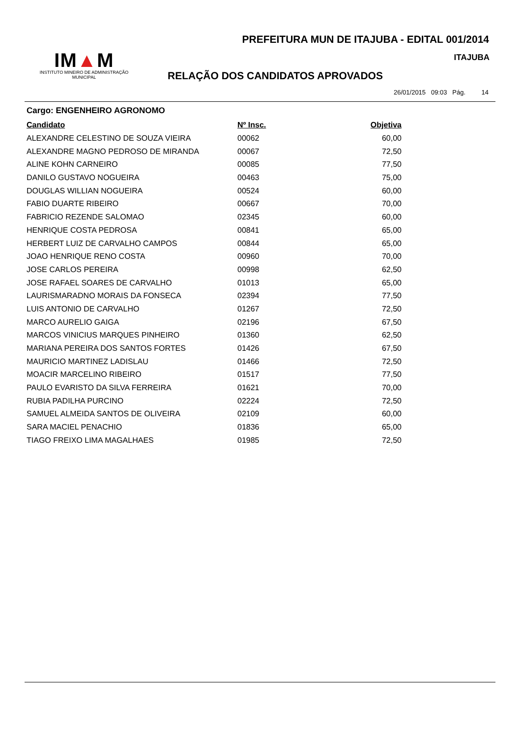PREFEITURA MUN DE ITAJUBA - EDITAL 001/2014
ITAJUBA
IM▲M
INSTITUTO MINEIRO DE ADMINISTRAÇÃO MUNICIPAL
RELAÇÃO DOS CANDIDATOS APROVADOS
26/01/2015 09:03 Pág. 14
Cargo: ENGENHEIRO AGRONOMO
| Candidato | Nº Insc. | Objetiva |
| --- | --- | --- |
| ALEXANDRE CELESTINO DE SOUZA VIEIRA | 00062 | 60,00 |
| ALEXANDRE MAGNO PEDROSO DE MIRANDA | 00067 | 72,50 |
| ALINE KOHN CARNEIRO | 00085 | 77,50 |
| DANILO GUSTAVO NOGUEIRA | 00463 | 75,00 |
| DOUGLAS WILLIAN NOGUEIRA | 00524 | 60,00 |
| FABIO DUARTE RIBEIRO | 00667 | 70,00 |
| FABRICIO REZENDE SALOMAO | 02345 | 60,00 |
| HENRIQUE COSTA PEDROSA | 00841 | 65,00 |
| HERBERT LUIZ DE CARVALHO CAMPOS | 00844 | 65,00 |
| JOAO HENRIQUE RENO COSTA | 00960 | 70,00 |
| JOSE CARLOS PEREIRA | 00998 | 62,50 |
| JOSE RAFAEL SOARES DE CARVALHO | 01013 | 65,00 |
| LAURISMARADNO MORAIS DA FONSECA | 02394 | 77,50 |
| LUIS ANTONIO DE CARVALHO | 01267 | 72,50 |
| MARCO AURELIO GAIGA | 02196 | 67,50 |
| MARCOS VINICIUS MARQUES PINHEIRO | 01360 | 62,50 |
| MARIANA PEREIRA DOS SANTOS FORTES | 01426 | 67,50 |
| MAURICIO MARTINEZ LADISLAU | 01466 | 72,50 |
| MOACIR MARCELINO RIBEIRO | 01517 | 77,50 |
| PAULO EVARISTO DA SILVA FERREIRA | 01621 | 70,00 |
| RUBIA PADILHA PURCINO | 02224 | 72,50 |
| SAMUEL ALMEIDA SANTOS DE OLIVEIRA | 02109 | 60,00 |
| SARA MACIEL PENACHIO | 01836 | 65,00 |
| TIAGO FREIXO LIMA MAGALHAES | 01985 | 72,50 |